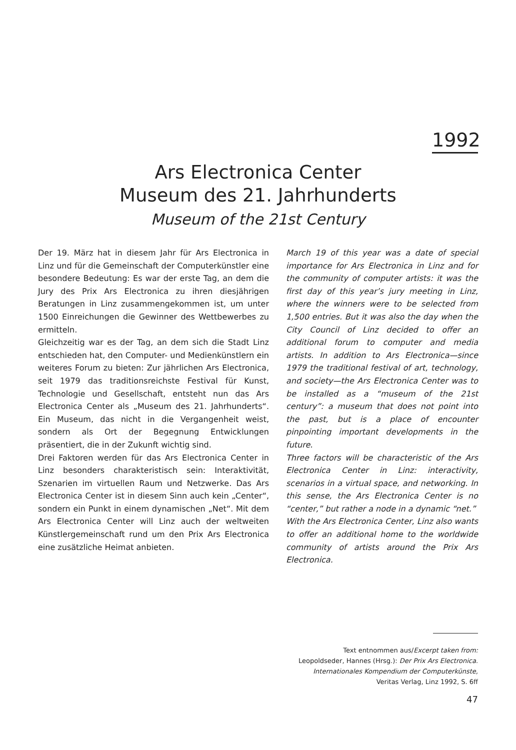1992
Ars Electronica Center
Museum des 21. Jahrhunderts
Museum of the 21st Century
Der 19. März hat in diesem Jahr für Ars Electronica in Linz und für die Gemeinschaft der Computerkünstler eine besondere Bedeutung: Es war der erste Tag, an dem die Jury des Prix Ars Electronica zu ihren diesjährigen Beratungen in Linz zusammengekommen ist, um unter 1500 Einreichungen die Gewinner des Wettbewerbes zu ermitteln.
Gleichzeitig war es der Tag, an dem sich die Stadt Linz entschieden hat, den Computer- und Medienkünstlern ein weiteres Forum zu bieten: Zur jährlichen Ars Electronica, seit 1979 das traditionsreichste Festival für Kunst, Technologie und Gesellschaft, entsteht nun das Ars Electronica Center als „Museum des 21. Jahrhunderts“. Ein Museum, das nicht in die Vergangenheit weist, sondern als Ort der Begegnung Entwicklungen präsentiert, die in der Zukunft wichtig sind.
Drei Faktoren werden für das Ars Electronica Center in Linz besonders charakteristisch sein: Interaktivität, Szenarien im virtuellen Raum und Netzwerke. Das Ars Electronica Center ist in diesem Sinn auch kein „Center“, sondern ein Punkt in einem dynamischen „Net“. Mit dem Ars Electronica Center will Linz auch der weltweiten Künstlergemeinschaft rund um den Prix Ars Electronica eine zusätzliche Heimat anbieten.
March 19 of this year was a date of special importance for Ars Electronica in Linz and for the community of computer artists: it was the first day of this year’s jury meeting in Linz, where the winners were to be selected from 1,500 entries. But it was also the day when the City Council of Linz decided to offer an additional forum to computer and media artists. In addition to Ars Electronica—since 1979 the traditional festival of art, technology, and society—the Ars Electronica Center was to be installed as a “museum of the 21st century”: a museum that does not point into the past, but is a place of encounter pinpointing important developments in the future.
Three factors will be characteristic of the Ars Electronica Center in Linz: interactivity, scenarios in a virtual space, and networking. In this sense, the Ars Electronica Center is no “center,” but rather a node in a dynamic “net.”
With the Ars Electronica Center, Linz also wants to offer an additional home to the worldwide community of artists around the Prix Ars Electronica.
Text entnommen aus/Excerpt taken from:
Leopoldseder, Hannes (Hrsg.): Der Prix Ars Electronica.
Internationales Kompendium der Computerkünste,
Veritas Verlag, Linz 1992, S. 6ff
47